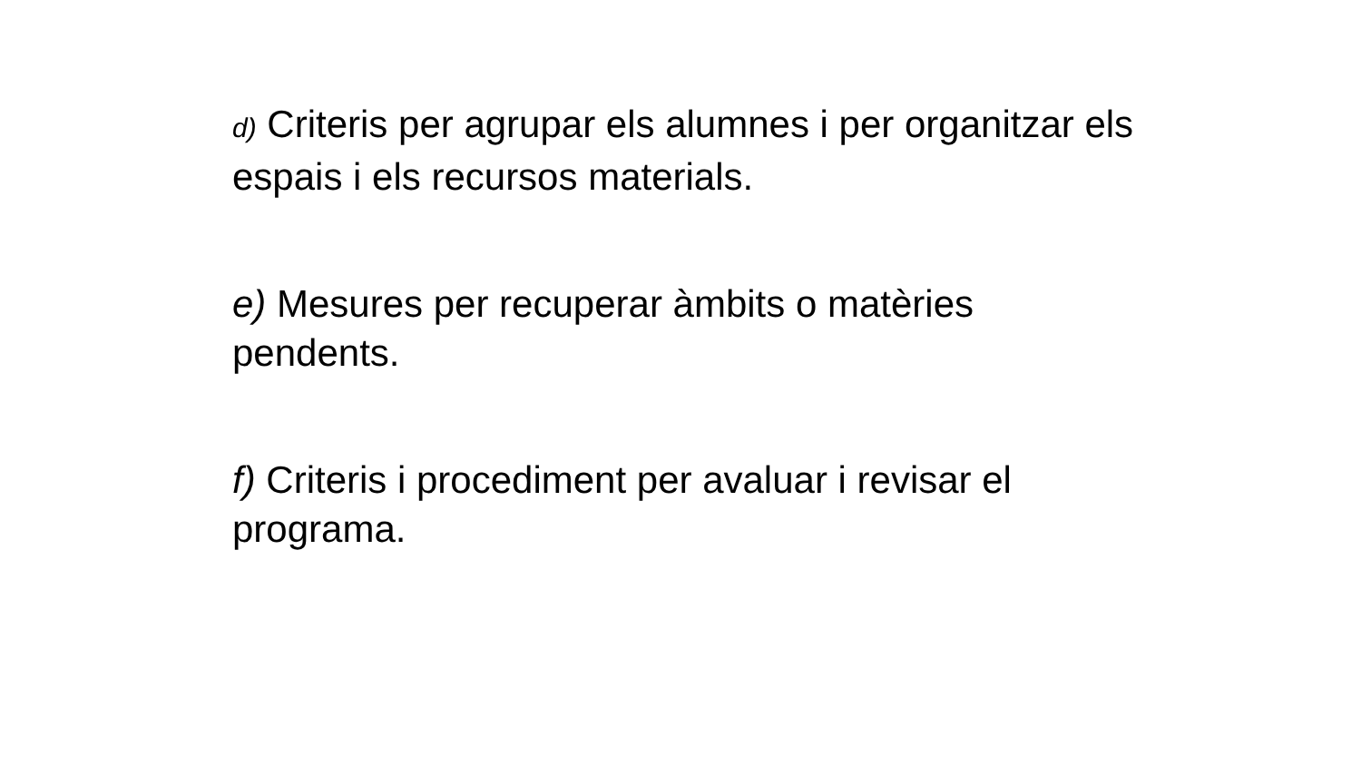d) Criteris per agrupar els alumnes i per organitzar els espais i els recursos materials.
e) Mesures per recuperar àmbits o matèries pendents.
f) Criteris i procediment per avaluar i revisar el programa.